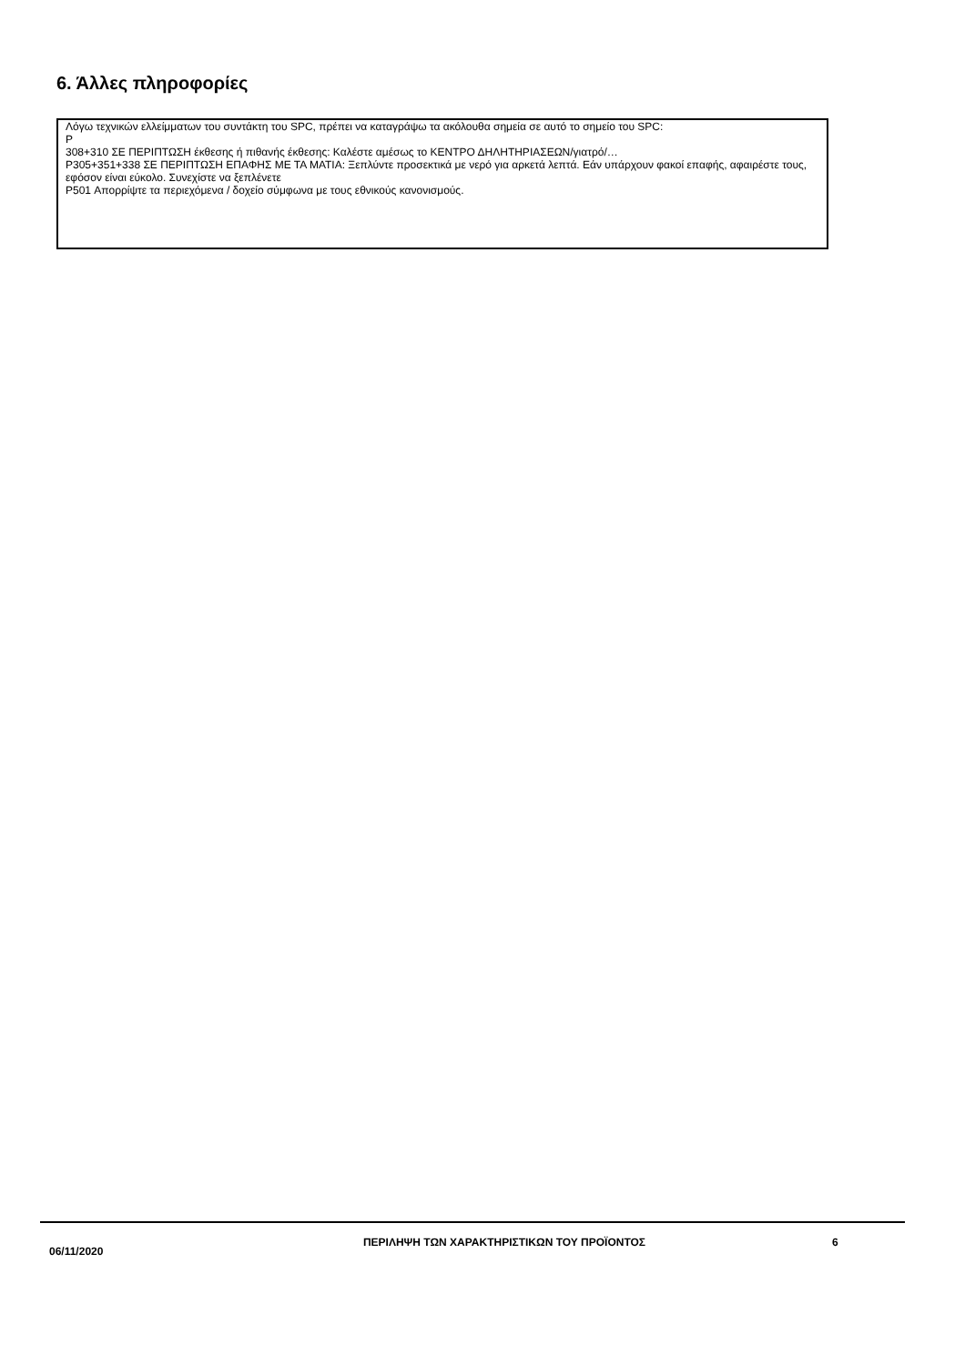6. Άλλες πληροφορίες
Λόγω τεχνικών ελλείμματων του συντάκτη του SPC, πρέπει να καταγράψω τα ακόλουθα σημεία σε αυτό το σημείο του SPC:
P
308+310 ΣΕ ΠΕΡΙΠΤΩΣΗ έκθεσης ή πιθανής έκθεσης: Καλέστε αμέσως το ΚΕΝΤΡΟ ΔΗΛΗΤΗΡΙΑΣΕΩΝ/γιατρό/…
P305+351+338 ΣΕ ΠΕΡΙΠΤΩΣΗ ΕΠΑΦΗΣ ΜΕ ΤΑ ΜΑΤΙΑ: Ξεπλύντε προσεκτικά με νερό για αρκετά λεπτά. Εάν υπάρχουν φακοί επαφής, αφαιρέστε τους, εφόσον είναι εύκολο. Συνεχίστε να ξεπλένετε
P501 Απορρίψτε τα περιεχόμενα / δοχείο σύμφωνα με τους εθνικούς κανονισμούς.
06/11/2020
ΠΕΡΙΛΗΨΗ ΤΩΝ ΧΑΡΑΚΤΗΡΙΣΤΙΚΩΝ ΤΟΥ ΠΡΟΪΟΝΤΟΣ 6